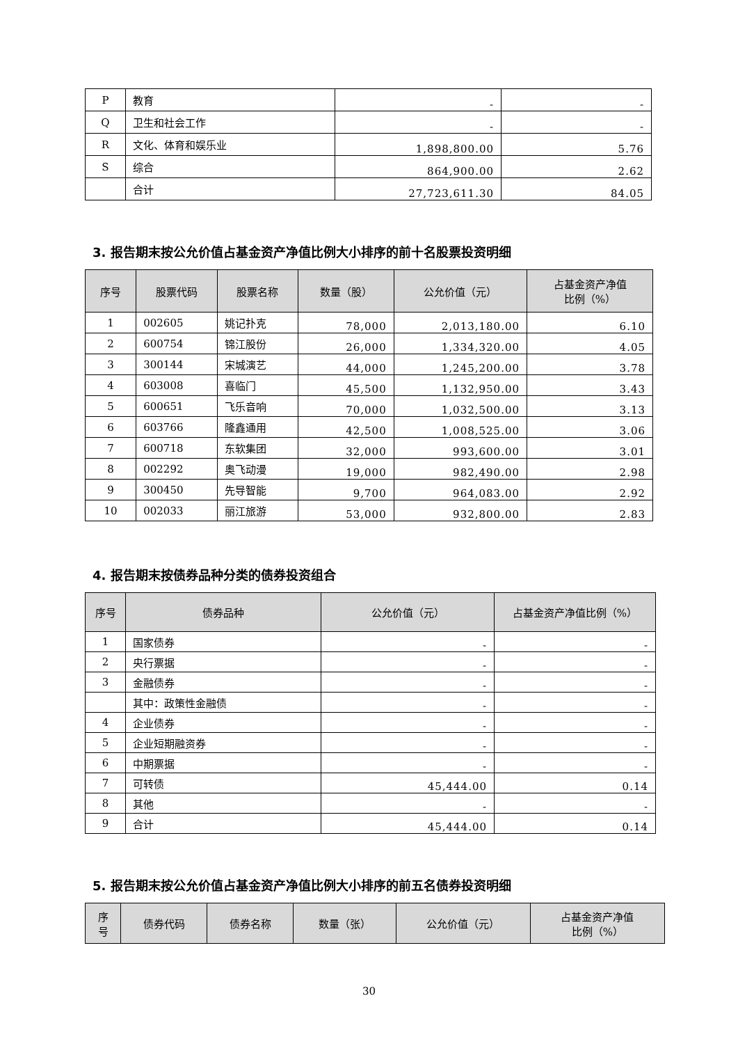| P | 教育 | - | - |
| Q | 卫生和社会工作 | - | - |
| R | 文化、体育和娱乐业 | 1,898,800.00 | 5.76 |
| S | 综合 | 864,900.00 | 2.62 |
| | 合计 | 27,723,611.30 | 84.05 |
3. 报告期末按公允价值占基金资产净值比例大小排序的前十名股票投资明细
| 序号 | 股票代码 | 股票名称 | 数量（股） | 公允价值（元） | 占基金资产净值 比例（%） |
| --- | --- | --- | --- | --- | --- |
| 1 | 002605 | 姚记扑克 | 78,000 | 2,013,180.00 | 6.10 |
| 2 | 600754 | 锦江股份 | 26,000 | 1,334,320.00 | 4.05 |
| 3 | 300144 | 宋城演艺 | 44,000 | 1,245,200.00 | 3.78 |
| 4 | 603008 | 喜临门 | 45,500 | 1,132,950.00 | 3.43 |
| 5 | 600651 | 飞乐音响 | 70,000 | 1,032,500.00 | 3.13 |
| 6 | 603766 | 隆鑫通用 | 42,500 | 1,008,525.00 | 3.06 |
| 7 | 600718 | 东软集团 | 32,000 | 993,600.00 | 3.01 |
| 8 | 002292 | 奥飞动漫 | 19,000 | 982,490.00 | 2.98 |
| 9 | 300450 | 先导智能 | 9,700 | 964,083.00 | 2.92 |
| 10 | 002033 | 丽江旅游 | 53,000 | 932,800.00 | 2.83 |
4. 报告期末按债券品种分类的债券投资组合
| 序号 | 债券品种 | 公允价值（元） | 占基金资产净值比例（%） |
| --- | --- | --- | --- |
| 1 | 国家债券 | - | - |
| 2 | 央行票据 | - | - |
| 3 | 金融债券 | - | - |
| | 其中：政策性金融债 | - | - |
| 4 | 企业债券 | - | - |
| 5 | 企业短期融资券 | - | - |
| 6 | 中期票据 | - | - |
| 7 | 可转债 | 45,444.00 | 0.14 |
| 8 | 其他 | - | - |
| 9 | 合计 | 45,444.00 | 0.14 |
5. 报告期末按公允价值占基金资产净值比例大小排序的前五名债券投资明细
| 序 号 | 债券代码 | 债券名称 | 数量（张） | 公允价值（元） | 占基金资产净值 比例（%） |
| --- | --- | --- | --- | --- | --- |
30